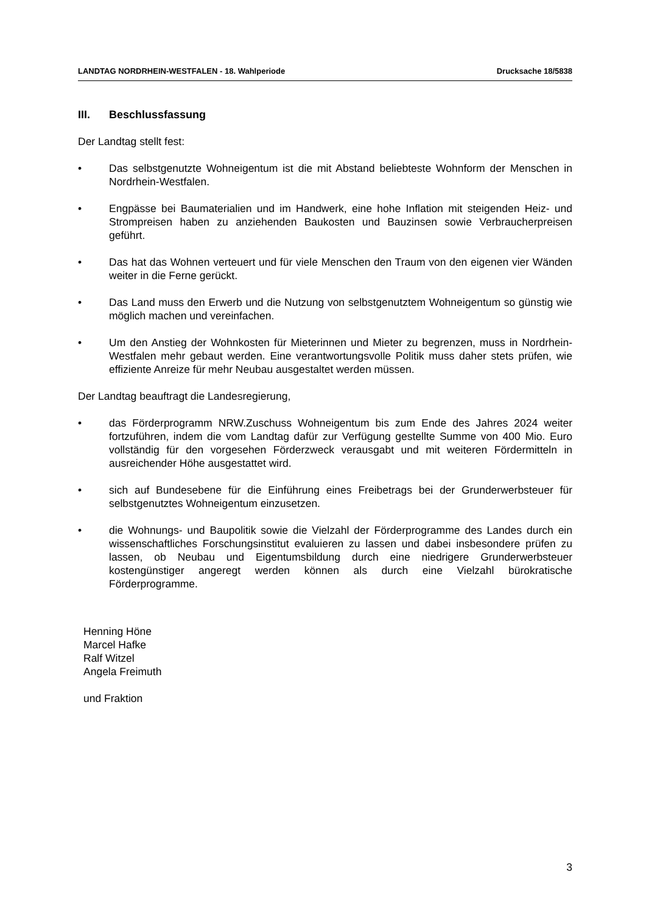LANDTAG NORDRHEIN-WESTFALEN - 18. Wahlperiode Drucksache 18/5838
III. Beschlussfassung
Der Landtag stellt fest:
• Das selbstgenutzte Wohneigentum ist die mit Abstand beliebteste Wohnform der Menschen in Nordrhein-Westfalen.
• Engpässe bei Baumaterialien und im Handwerk, eine hohe Inflation mit steigenden Heiz- und Strompreisen haben zu anziehenden Baukosten und Bauzinsen sowie Verbraucherpreisen geführt.
• Das hat das Wohnen verteuert und für viele Menschen den Traum von den eigenen vier Wänden weiter in die Ferne gerückt.
• Das Land muss den Erwerb und die Nutzung von selbstgenutztem Wohneigentum so günstig wie möglich machen und vereinfachen.
• Um den Anstieg der Wohnkosten für Mieterinnen und Mieter zu begrenzen, muss in Nordrhein-Westfalen mehr gebaut werden. Eine verantwortungsvolle Politik muss daher stets prüfen, wie effiziente Anreize für mehr Neubau ausgestaltet werden müssen.
Der Landtag beauftragt die Landesregierung,
• das Förderprogramm NRW.Zuschuss Wohneigentum bis zum Ende des Jahres 2024 weiter fortzuführen, indem die vom Landtag dafür zur Verfügung gestellte Summe von 400 Mio. Euro vollständig für den vorgesehen Förderzweck verausgabt und mit weiteren Fördermitteln in ausreichender Höhe ausgestattet wird.
• sich auf Bundesebene für die Einführung eines Freibetrags bei der Grunderwerbsteuer für selbstgenutztes Wohneigentum einzusetzen.
• die Wohnungs- und Baupolitik sowie die Vielzahl der Förderprogramme des Landes durch ein wissenschaftliches Forschungsinstitut evaluieren zu lassen und dabei insbesondere prüfen zu lassen, ob Neubau und Eigentumsbildung durch eine niedrigere Grunderwerbsteuer kostengünstiger angeregt werden können als durch eine Vielzahl bürokratische Förderprogramme.
Henning Höne
Marcel Hafke
Ralf Witzel
Angela Freimuth
und Fraktion
3